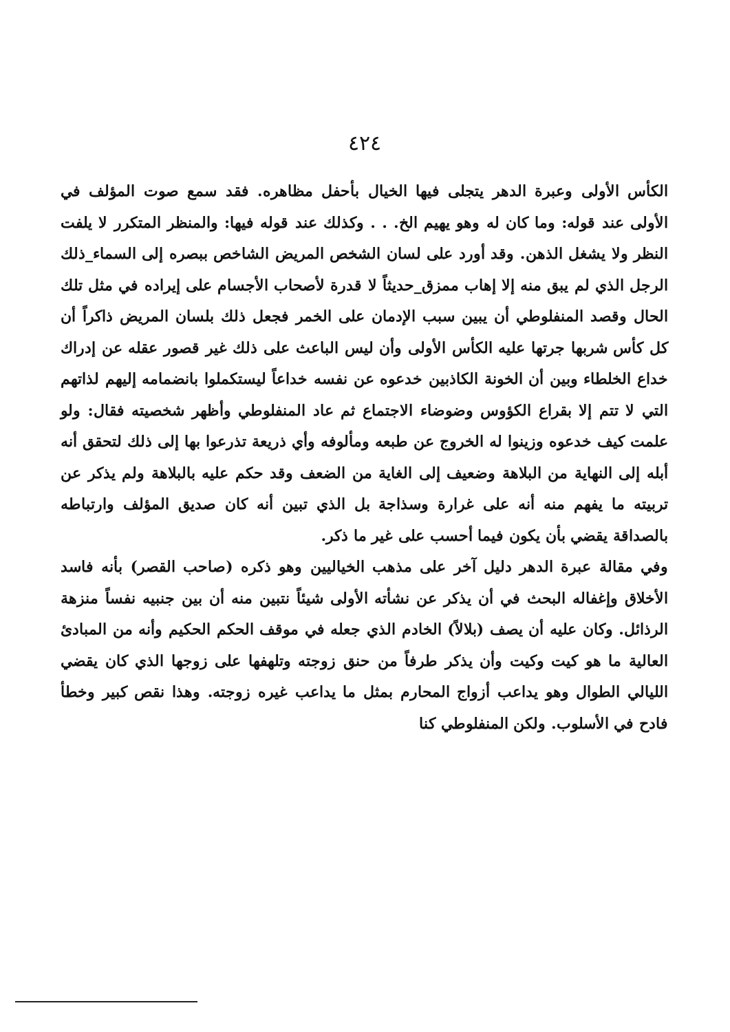٤٢٤
الكأس الأولى وعبرة الدهر يتجلى فيها الخيال بأحفل مظاهره. فقد سمع صوت المؤلف في الأولى عند قوله: وما كان له وهو يهيم الخ. . . وكذلك عند قوله فيها: والمنظر المتكرر لا يلفت النظر ولا يشغل الذهن. وقد أورد على لسان الشخص المريض الشاخص ببصره إلى السماء_ذلك الرجل الذي لم يبق منه إلا إهاب ممزق_حديثاً لا قدرة لأصحاب الأجسام على إيراده في مثل تلك الحال وقصد المنفلوطي أن يبين سبب الإدمان على الخمر فجعل ذلك بلسان المريض ذاكراً أن كل كأس شربها جرتها عليه الكأس الأولى وأن ليس الباعث على ذلك غير قصور عقله عن إدراك خداع الخلطاء وبين أن الخونة الكاذبين خدعوه عن نفسه خداعاً ليستكملوا بانضمامه إليهم لذاتهم التي لا تتم إلا بقراع الكؤوس وضوضاء الاجتماع ثم عاد المنفلوطي وأظهر شخصيته فقال: ولو علمت كيف خدعوه وزينوا له الخروج عن طبعه ومألوفه وأي ذريعة تذرعوا بها إلى ذلك لتحقق أنه أبله إلى النهاية من البلاهة وضعيف إلى الغاية من الضعف وقد حكم عليه بالبلاهة ولم يذكر عن تربيته ما يفهم منه أنه على غرارة وسذاجة بل الذي تبين أنه كان صديق المؤلف وارتباطه بالصداقة يقضي بأن يكون فيما أحسب على غير ما ذكر.
وفي مقالة عبرة الدهر دليل آخر على مذهب الخياليين وهو ذكره (صاحب القصر) بأنه فاسد الأخلاق وإغفاله البحث في أن يذكر عن نشأته الأولى شيئاً نتبين منه أن بين جنبيه نفساً منزهة الرذائل. وكان عليه أن يصف (بلالاً) الخادم الذي جعله في موقف الحكم الحكيم وأنه من المبادئ العالية ما هو كيت وكيت وأن يذكر طرفاً من حنق زوجته وتلهفها على زوجها الذي كان يقضي الليالي الطوال وهو يداعب أزواج المحارم بمثل ما يداعب غيره زوجته. وهذا نقص كبير وخطأ فادح في الأسلوب. ولكن المنفلوطي كنا